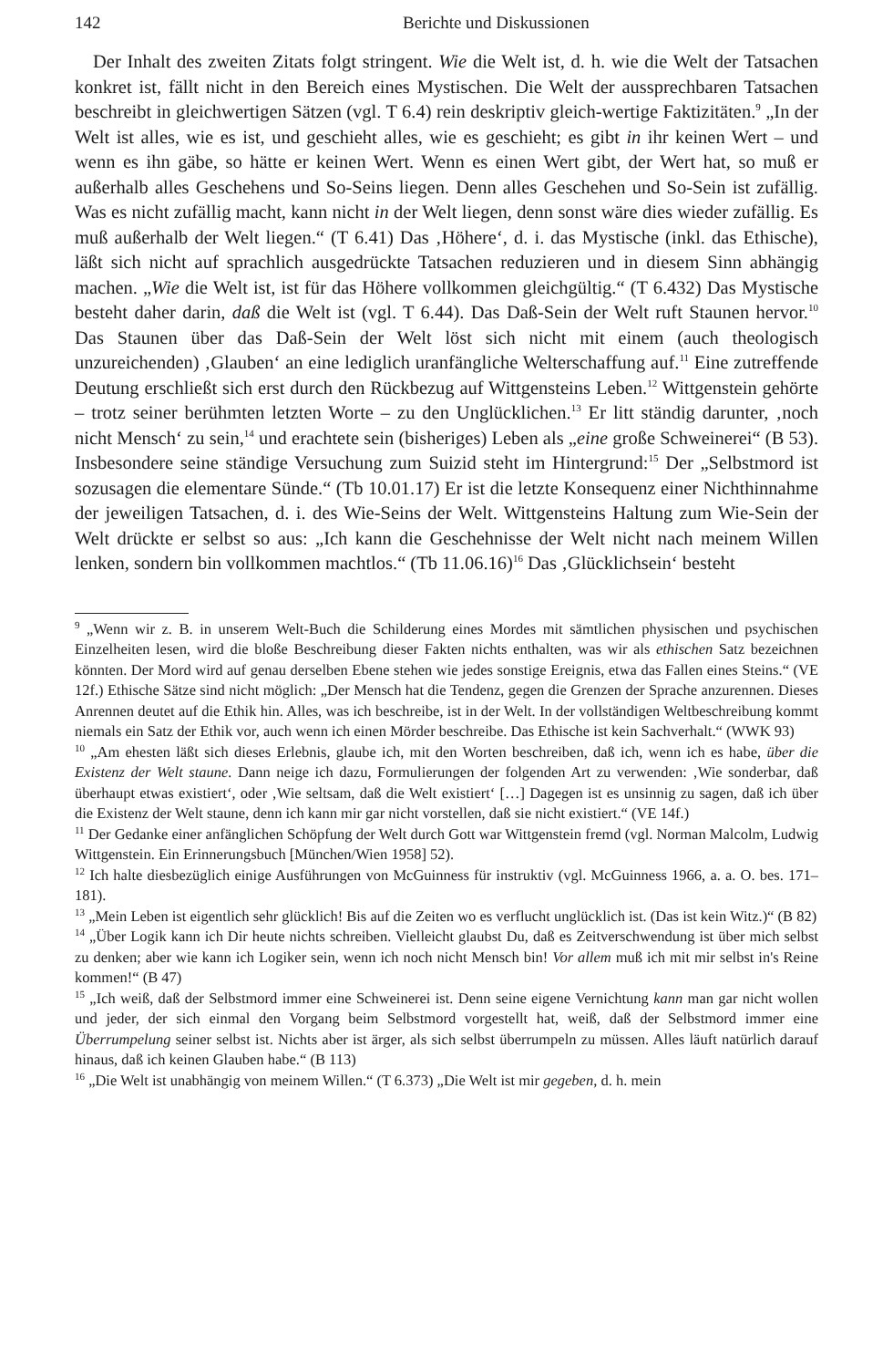142 Berichte und Diskussionen
Der Inhalt des zweiten Zitats folgt stringent. Wie die Welt ist, d. h. wie die Welt der Tatsachen konkret ist, fällt nicht in den Bereich eines Mystischen. Die Welt der aussprechbaren Tatsachen beschreibt in gleichwertigen Sätzen (vgl. T 6.4) rein deskriptiv gleich-wertige Faktizitäten.<sup>9</sup> „In der Welt ist alles, wie es ist, und geschieht alles, wie es geschieht; es gibt in ihr keinen Wert – und wenn es ihn gäbe, so hätte er keinen Wert. Wenn es einen Wert gibt, der Wert hat, so muß er außerhalb alles Geschehens und So-Seins liegen. Denn alles Geschehen und So-Sein ist zufällig. Was es nicht zufällig macht, kann nicht in der Welt liegen, denn sonst wäre dies wieder zufällig. Es muß außerhalb der Welt liegen.“ (T 6.41) Das ‚Höhere‘, d. i. das Mystische (inkl. das Ethische), läßt sich nicht auf sprachlich ausgedrückte Tatsachen reduzieren und in diesem Sinn abhängig machen. „Wie die Welt ist, ist für das Höhere vollkommen gleichgültig.“ (T 6.432) Das Mystische besteht daher darin, daß die Welt ist (vgl. T 6.44). Das Daß-Sein der Welt ruft Staunen hervor.<sup>10</sup> Das Staunen über das Daß-Sein der Welt löst sich nicht mit einem (auch theologisch unzureichenden) ‚Glauben‘ an eine lediglich uranfängliche Welterschaffung auf.<sup>11</sup> Eine zutreffende Deutung erschließt sich erst durch den Rückbezug auf Wittgensteins Leben.<sup>12</sup> Wittgenstein gehörte – trotz seiner berühmten letzten Worte – zu den Unglücklichen.<sup>13</sup> Er litt ständig darunter, ‚noch nicht Mensch‘ zu sein,<sup>14</sup> und erachtete sein (bisheriges) Leben als „eine große Schweinerei“ (B 53). Insbesondere seine ständige Versuchung zum Suizid steht im Hintergrund:<sup>15</sup> Der „Selbstmord ist sozusagen die elementare Sünde.“ (Tb 10.01.17) Er ist die letzte Konsequenz einer Nichthinnahme der jeweiligen Tatsachen, d. i. des Wie-Seins der Welt. Wittgensteins Haltung zum Wie-Sein der Welt drückte er selbst so aus: „Ich kann die Geschehnisse der Welt nicht nach meinem Willen lenken, sondern bin vollkommen machtlos.“ (Tb 11.06.16)<sup>16</sup> Das ‚Glücklichsein‘ besteht
<sup>9</sup> „Wenn wir z. B. in unserem Welt-Buch die Schilderung eines Mordes mit sämtlichen physischen und psychischen Einzelheiten lesen, wird die bloße Beschreibung dieser Fakten nichts enthalten, was wir als ethischen Satz bezeichnen könnten. Der Mord wird auf genau derselben Ebene stehen wie jedes sonstige Ereignis, etwa das Fallen eines Steins.“ (VE 12f.) Ethische Sätze sind nicht möglich: „Der Mensch hat die Tendenz, gegen die Grenzen der Sprache anzurennen. Dieses Anrennen deutet auf die Ethik hin. Alles, was ich beschreibe, ist in der Welt. In der vollständigen Weltbeschreibung kommt niemals ein Satz der Ethik vor, auch wenn ich einen Mörder beschreibe. Das Ethische ist kein Sachverhalt.“ (WWK 93)
<sup>10</sup> „Am ehesten läßt sich dieses Erlebnis, glaube ich, mit den Worten beschreiben, daß ich, wenn ich es habe, über die Existenz der Welt staune. Dann neige ich dazu, Formulierungen der folgenden Art zu verwenden: ‚Wie sonderbar, daß überhaupt etwas existiert‘, oder ‚Wie seltsam, daß die Welt existiert‘ […] Dagegen ist es unsinnig zu sagen, daß ich über die Existenz der Welt staune, denn ich kann mir gar nicht vorstellen, daß sie nicht existiert.“ (VE 14f.)
<sup>11</sup> Der Gedanke einer anfänglichen Schöpfung der Welt durch Gott war Wittgenstein fremd (vgl. Norman Malcolm, Ludwig Wittgenstein. Ein Erinnerungsbuch [München/Wien 1958] 52).
<sup>12</sup> Ich halte diesbezüglich einige Ausführungen von McGuinness für instruktiv (vgl. McGuinness 1966, a. a. O. bes. 171–181).
<sup>13</sup> „Mein Leben ist eigentlich sehr glücklich! Bis auf die Zeiten wo es verflucht unglücklich ist. (Das ist kein Witz.)“ (B 82)
<sup>14</sup> „Über Logik kann ich Dir heute nichts schreiben. Vielleicht glaubst Du, daß es Zeitverschwendung ist über mich selbst zu denken; aber wie kann ich Logiker sein, wenn ich noch nicht Mensch bin! Vor allem muß ich mit mir selbst in's Reine kommen!“ (B 47)
<sup>15</sup> „Ich weiß, daß der Selbstmord immer eine Schweinerei ist. Denn seine eigene Vernichtung kann man gar nicht wollen und jeder, der sich einmal den Vorgang beim Selbstmord vorgestellt hat, weiß, daß der Selbstmord immer eine Überrumpelung seiner selbst ist. Nichts aber ist ärger, als sich selbst überrumpeln zu müssen. Alles läuft natürlich darauf hinaus, daß ich keinen Glauben habe.“ (B 113)
<sup>16</sup> „Die Welt ist unabhängig von meinem Willen.“ (T 6.373) „Die Welt ist mir gegeben, d. h. mein